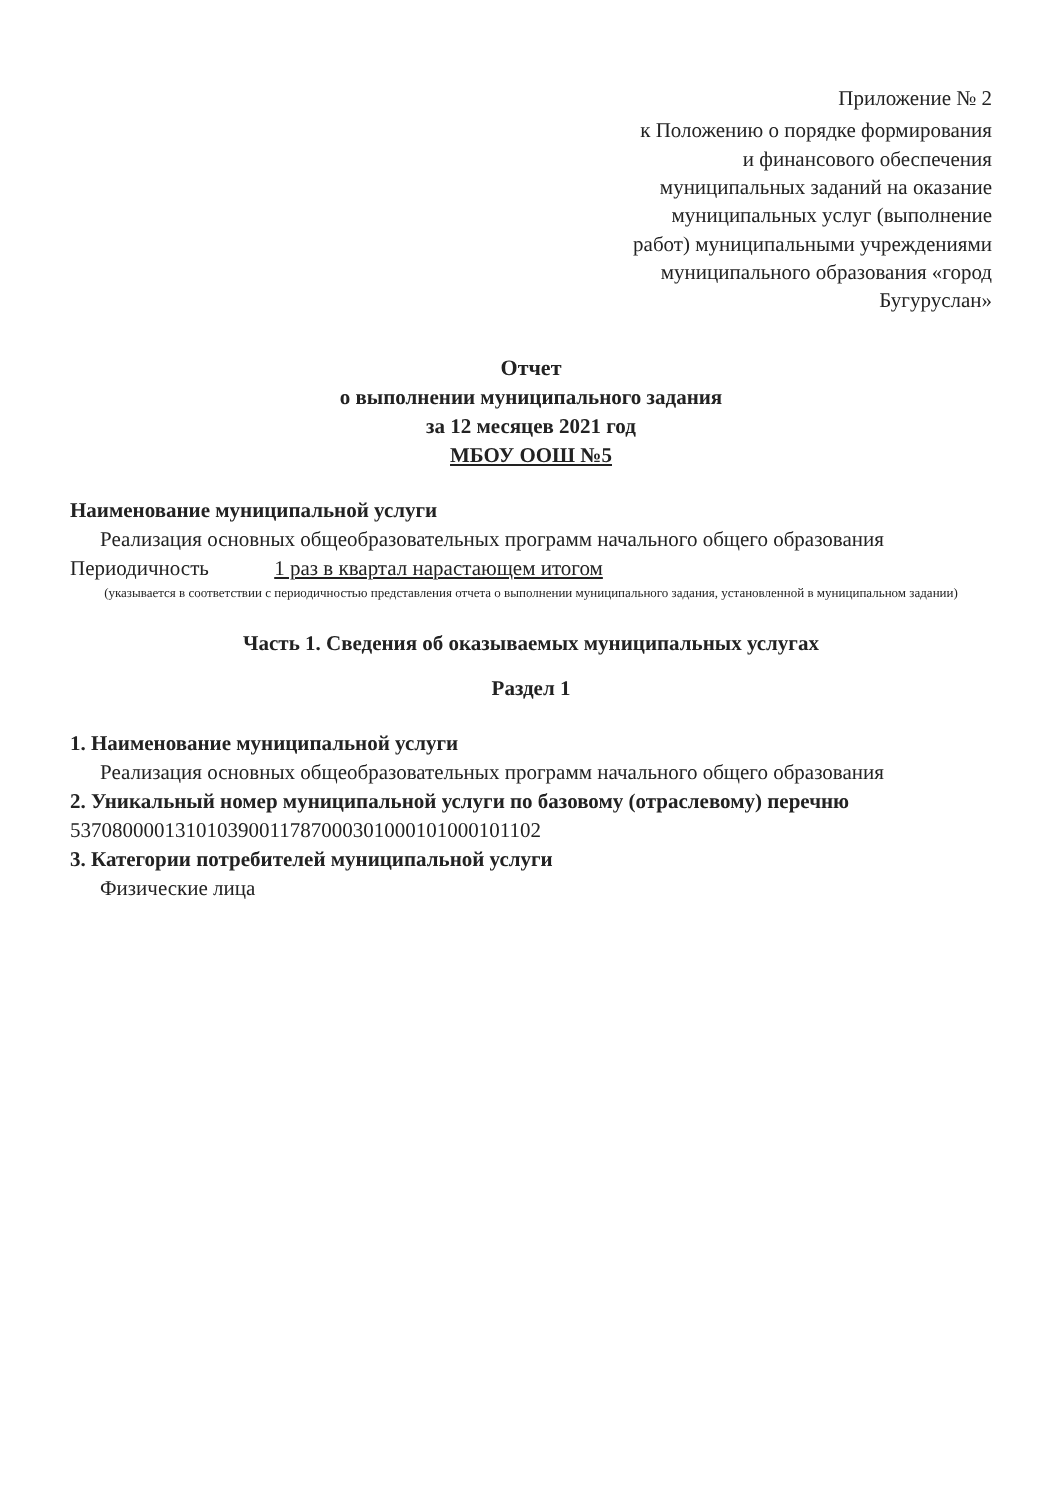Приложение № 2
к Положению о порядке формирования и финансового обеспечения муниципальных заданий на оказание муниципальных услуг (выполнение работ) муниципальными учреждениями муниципального образования «город Бугуруслан»
Отчет
о выполнении муниципального задания
за 12 месяцев 2021 год
МБОУ ООШ №5
Наименование муниципальной услуги
Реализация основных общеобразовательных программ начального общего образования
Периодичность 1 раз в квартал нарастающем итогом
(указывается в соответствии с периодичностью представления отчета о выполнении муниципального задания, установленной в муниципальном задании)
Часть 1. Сведения об оказываемых муниципальных услугах
Раздел 1
1. Наименование муниципальной услуги
Реализация основных общеобразовательных программ начального общего образования
2. Уникальный номер муниципальной услуги по базовому (отраслевому) перечню
537080000131010390011787000301000101000101102
3. Категории потребителей муниципальной услуги
Физические лица